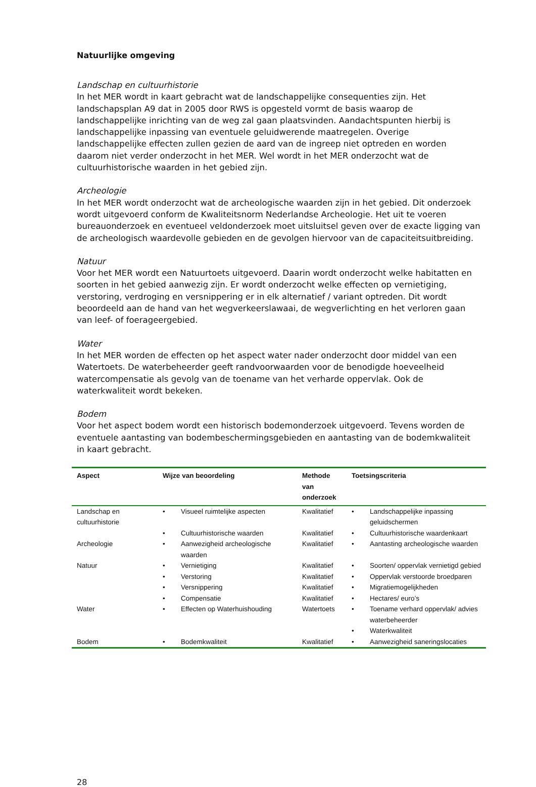Natuurlijke omgeving
Landschap en cultuurhistorie
In het MER wordt in kaart gebracht wat de landschappelijke consequenties zijn. Het landschapsplan A9 dat in 2005 door RWS is opgesteld vormt de basis waarop de landschappelijke inrichting van de weg zal gaan plaatsvinden. Aandachtspunten hierbij is landschappelijke inpassing van eventuele geluidwerende maatregelen. Overige landschappelijke effecten zullen gezien de aard van de ingreep niet optreden en worden daarom niet verder onderzocht in het MER. Wel wordt in het MER onderzocht wat de cultuurhistorische waarden in het gebied zijn.
Archeologie
In het MER wordt onderzocht wat de archeologische waarden zijn in het gebied. Dit onderzoek wordt uitgevoerd conform de Kwaliteitsnorm Nederlandse Archeologie. Het uit te voeren bureauonderzoek en eventueel veldonderzoek moet uitsluitsel geven over de exacte ligging van de archeologisch waardevolle gebieden en de gevolgen hiervoor van de capaciteitsuitbreiding.
Natuur
Voor het MER wordt een Natuurtoets uitgevoerd. Daarin wordt onderzocht welke habitatten en soorten in het gebied aanwezig zijn. Er wordt onderzocht welke effecten op vernietiging, verstoring, verdroging en versnippering er in elk alternatief / variant optreden. Dit wordt beoordeeld aan de hand van het wegverkeerslawaai, de wegverlichting en het verloren gaan van leef- of foerageergebied.
Water
In het MER worden de effecten op het aspect water nader onderzocht door middel van een Watertoets. De waterbeheerder geeft randvoorwaarden voor de benodigde hoeveelheid watercompensatie als gevolg van de toename van het verharde oppervlak. Ook de waterkwaliteit wordt bekeken.
Bodem
Voor het aspect bodem wordt een historisch bodemonderzoek uitgevoerd. Tevens worden de eventuele aantasting van bodembeschermingsgebieden en aantasting van de bodemkwaliteit in kaart gebracht.
| Aspect | Wijze van beoordeling | | Methode van onderzoek | Toetsingscriteria | |
| --- | --- | --- | --- | --- | --- |
| Landschap en cultuurhistorie | • | Visueel ruimtelijke aspecten | Kwalitatief | • | Landschappelijke inpassing geluidschermen |
| | • | Cultuurhistorische waarden | Kwalitatief | • | Cultuurhistorische waardenkaart |
| Archeologie | • | Aanwezigheid archeologische waarden | Kwalitatief | • | Aantasting archeologische waarden |
| Natuur | • | Vernietiging | Kwalitatief | • | Soorten/ oppervlak vernietigd gebied |
| | • | Verstoring | Kwalitatief | • | Oppervlak verstoorde broedparen |
| | • | Versnippering | Kwalitatief | • | Migratiemogelijkheden |
| | • | Compensatie | Kwalitatief | • | Hectares/ euro’s |
| Water | • | Effecten op Waterhuishouding | Watertoets | • | Toename verhard oppervlak/ advies waterbeheerder |
| | | | | • | Waterkwaliteit |
| Bodem | • | Bodemkwaliteit | Kwalitatief | • | Aanwezigheid saneringslocaties |
28